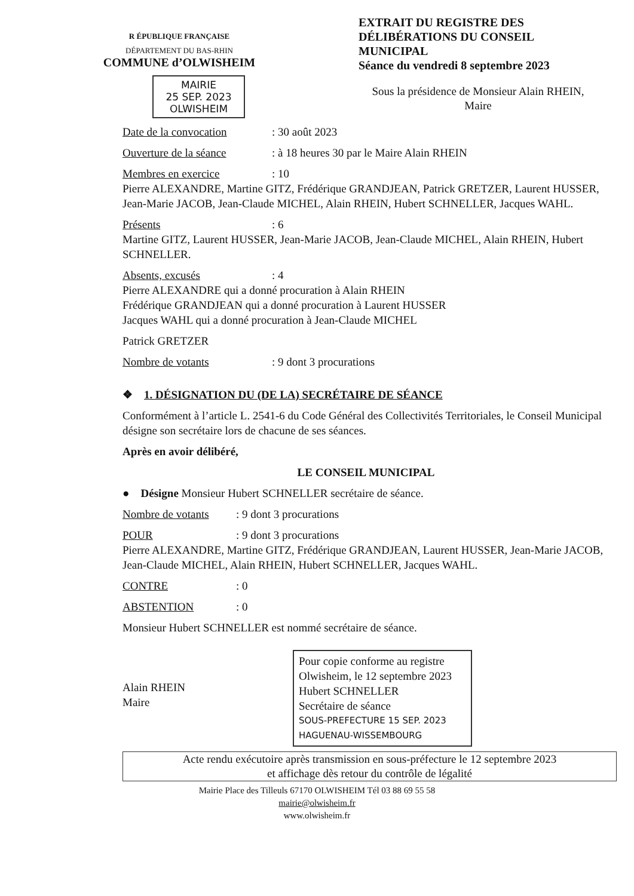R ÉPUBLIQUE FRANÇAISE
DÉPARTEMENT DU BAS-RHIN
COMMUNE d’OLWISHEIM
MAIRIE
25 SEP. 2023
OLWISHEIM
EXTRAIT DU REGISTRE DES DÉLIBÉRATIONS DU CONSEIL MUNICIPAL
Séance du vendredi 8 septembre 2023
Sous la présidence de Monsieur Alain RHEIN,
Maire
Date de la convocation: 30 août 2023
Ouverture de la séance: à 18 heures 30 par le Maire Alain RHEIN
Membres en exercice: 10
Pierre ALEXANDRE, Martine GITZ, Frédérique GRANDJEAN, Patrick GRETZER, Laurent HUSSER, Jean-Marie JACOB, Jean-Claude MICHEL, Alain RHEIN, Hubert SCHNELLER, Jacques WAHL.
Présents: 6
Martine GITZ, Laurent HUSSER, Jean-Marie JACOB, Jean-Claude MICHEL, Alain RHEIN, Hubert SCHNELLER.
Absents, excusés: 4
Pierre ALEXANDRE qui a donné procuration à Alain RHEIN
Frédérique GRANDJEAN qui a donné procuration à Laurent HUSSER
Jacques WAHL qui a donné procuration à Jean-Claude MICHEL
Patrick GRETZER
Nombre de votants: 9 dont 3 procurations
❖ 1. DÉSIGNATION DU (DE LA) SECRÉTAIRE DE SÉANCE
Conformément à l’article L. 2541-6 du Code Général des Collectivités Territoriales, le Conseil Municipal désigne son secrétaire lors de chacune de ses séances.
Après en avoir délibéré,
LE CONSEIL MUNICIPAL
● Désigne Monsieur Hubert SCHNELLER secrétaire de séance.
Nombre de votants: 9 dont 3 procurations
POUR: 9 dont 3 procurations
Pierre ALEXANDRE, Martine GITZ, Frédérique GRANDJEAN, Laurent HUSSER, Jean-Marie JACOB, Jean-Claude MICHEL, Alain RHEIN, Hubert SCHNELLER, Jacques WAHL.
CONTRE: 0
ABSTENTION: 0
Monsieur Hubert SCHNELLER est nommé secrétaire de séance.
Alain RHEIN
Maire
Pour copie conforme au registre
Olwisheim, le 12 septembre 2023
Hubert SCHNELLER
Secrétaire de séance
SOUS-PREFECTURE 15 SEP. 2023 HAGUENAU-WISSEMBOURG
Acte rendu exécutoire après transmission en sous-préfecture le 12 septembre 2023
et affichage dès retour du contrôle de légalité
Mairie Place des Tilleuls 67170 OLWISHEIM Tél 03 88 69 55 58
mairie@olwisheim.fr
www.olwisheim.fr